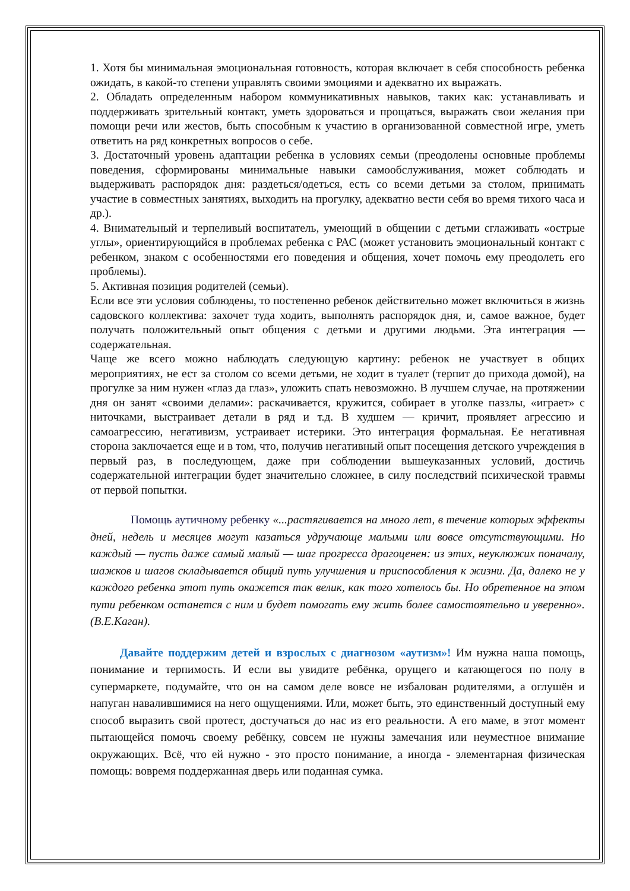1. Хотя бы минимальная эмоциональная готовность, которая включает в себя способность ребенка ожидать, в какой-то степени управлять своими эмоциями и адекватно их выражать.
2. Обладать определенным набором коммуникативных навыков, таких как: устанавливать и поддерживать зрительный контакт, уметь здороваться и прощаться, выражать свои желания при помощи речи или жестов, быть способным к участию в организованной совместной игре, уметь ответить на ряд конкретных вопросов о себе.
3. Достаточный уровень адаптации ребенка в условиях семьи (преодолены основные проблемы поведения, сформированы минимальные навыки самообслуживания, может соблюдать и выдерживать распорядок дня: раздеться/одеться, есть со всеми детьми за столом, принимать участие в совместных занятиях, выходить на прогулку, адекватно вести себя во время тихого часа и др.).
4. Внимательный и терпеливый воспитатель, умеющий в общении с детьми сглаживать «острые углы», ориентирующийся в проблемах ребенка с РАС (может установить эмоциональный контакт с ребенком, знаком с особенностями его поведения и общения, хочет помочь ему преодолеть его проблемы).
5. Активная позиция родителей (семьи).
Если все эти условия соблюдены, то постепенно ребенок действительно может включиться в жизнь садовского коллектива: захочет туда ходить, выполнять распорядок дня, и, самое важное, будет получать положительный опыт общения с детьми и другими людьми. Эта интеграция — содержательная.
Чаще же всего можно наблюдать следующую картину: ребенок не участвует в общих мероприятиях, не ест за столом со всеми детьми, не ходит в туалет (терпит до прихода домой), на прогулке за ним нужен «глаз да глаз», уложить спать невозможно. В лучшем случае, на протяжении дня он занят «своими делами»: раскачивается, кружится, собирает в уголке паззлы, «играет» с ниточками, выстраивает детали в ряд и т.д. В худшем — кричит, проявляет агрессию и самоагрессию, негативизм, устраивает истерики. Это интеграция формальная. Ее негативная сторона заключается еще и в том, что, получив негативный опыт посещения детского учреждения в первый раз, в последующем, даже при соблюдении вышеуказанных условий, достичь содержательной интеграции будет значительно сложнее, в силу последствий психической травмы от первой попытки.
Помощь аутичному ребенку «...растягивается на много лет, в течение которых эффекты дней, недель и месяцев могут казаться удручающе малыми или вовсе отсутствующими. Но каждый — пусть даже самый малый — шаг прогресса драгоценен: из этих, неуклюжих поначалу, шажков и шагов складывается общий путь улучшения и приспособления к жизни. Да, далеко не у каждого ребенка этот путь окажется так велик, как того хотелось бы. Но обретенное на этом пути ребенком останется с ним и будет помогать ему жить более самостоятельно и уверенно». (В.Е.Каган).
Давайте поддержим детей и взрослых с диагнозом «аутизм»! Им нужна наша помощь, понимание и терпимость. И если вы увидите ребёнка, орущего и катающегося по полу в супермаркете, подумайте, что он на самом деле вовсе не избалован родителями, а оглушён и напуган навалившимися на него ощущениями. Или, может быть, это единственный доступный ему способ выразить свой протест, достучаться до нас из его реальности. А его маме, в этот момент пытающейся помочь своему ребёнку, совсем не нужны замечания или неуместное внимание окружающих. Всё, что ей нужно - это просто понимание, а иногда - элементарная физическая помощь: вовремя поддержанная дверь или поданная сумка.